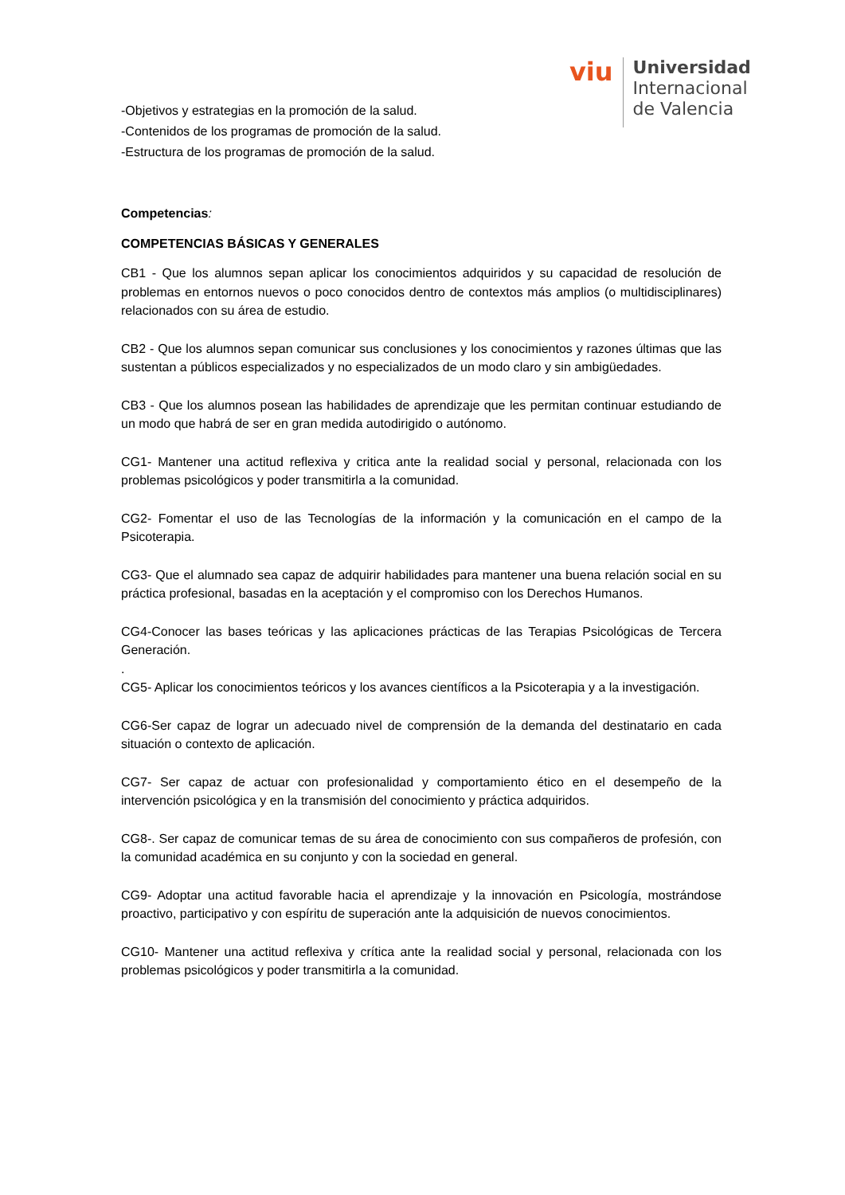viu
Universidad
Internacional
de Valencia
-Objetivos y estrategias en la promoción de la salud.
-Contenidos de los programas de promoción de la salud.
-Estructura de los programas de promoción de la salud.
Competencias:
COMPETENCIAS BÁSICAS Y GENERALES
CB1 - Que los alumnos sepan aplicar los conocimientos adquiridos y su capacidad de resolución de problemas en entornos nuevos o poco conocidos dentro de contextos más amplios (o multidisciplinares) relacionados con su área de estudio.
CB2 - Que los alumnos sepan comunicar sus conclusiones y los conocimientos y razones últimas que las sustentan a públicos especializados y no especializados de un modo claro y sin ambigüedades.
CB3 - Que los alumnos posean las habilidades de aprendizaje que les permitan continuar estudiando de un modo que habrá de ser en gran medida autodirigido o autónomo.
CG1- Mantener una actitud reflexiva y critica ante la realidad social y personal, relacionada con los problemas psicológicos y poder transmitirla a la comunidad.
CG2- Fomentar el uso de las Tecnologías de la información y la comunicación en el campo de la Psicoterapia.
CG3- Que el alumnado sea capaz de adquirir habilidades para mantener una buena relación social en su práctica profesional, basadas en la aceptación y el compromiso con los Derechos Humanos.
CG4-Conocer las bases teóricas y las aplicaciones prácticas de las Terapias Psicológicas de Tercera Generación.
.
CG5- Aplicar los conocimientos teóricos y los avances científicos a la Psicoterapia y a la investigación.
CG6-Ser capaz de lograr un adecuado nivel de comprensión de la demanda del destinatario en cada situación o contexto de aplicación.
CG7- Ser capaz de actuar con profesionalidad y comportamiento ético en el desempeño de la intervención psicológica y en la transmisión del conocimiento y práctica adquiridos.
CG8-. Ser capaz de comunicar temas de su área de conocimiento con sus compañeros de profesión, con la comunidad académica en su conjunto y con la sociedad en general.
CG9- Adoptar una actitud favorable hacia el aprendizaje y la innovación en Psicología, mostrándose proactivo, participativo y con espíritu de superación ante la adquisición de nuevos conocimientos.
CG10- Mantener una actitud reflexiva y crítica ante la realidad social y personal, relacionada con los problemas psicológicos y poder transmitirla a la comunidad.